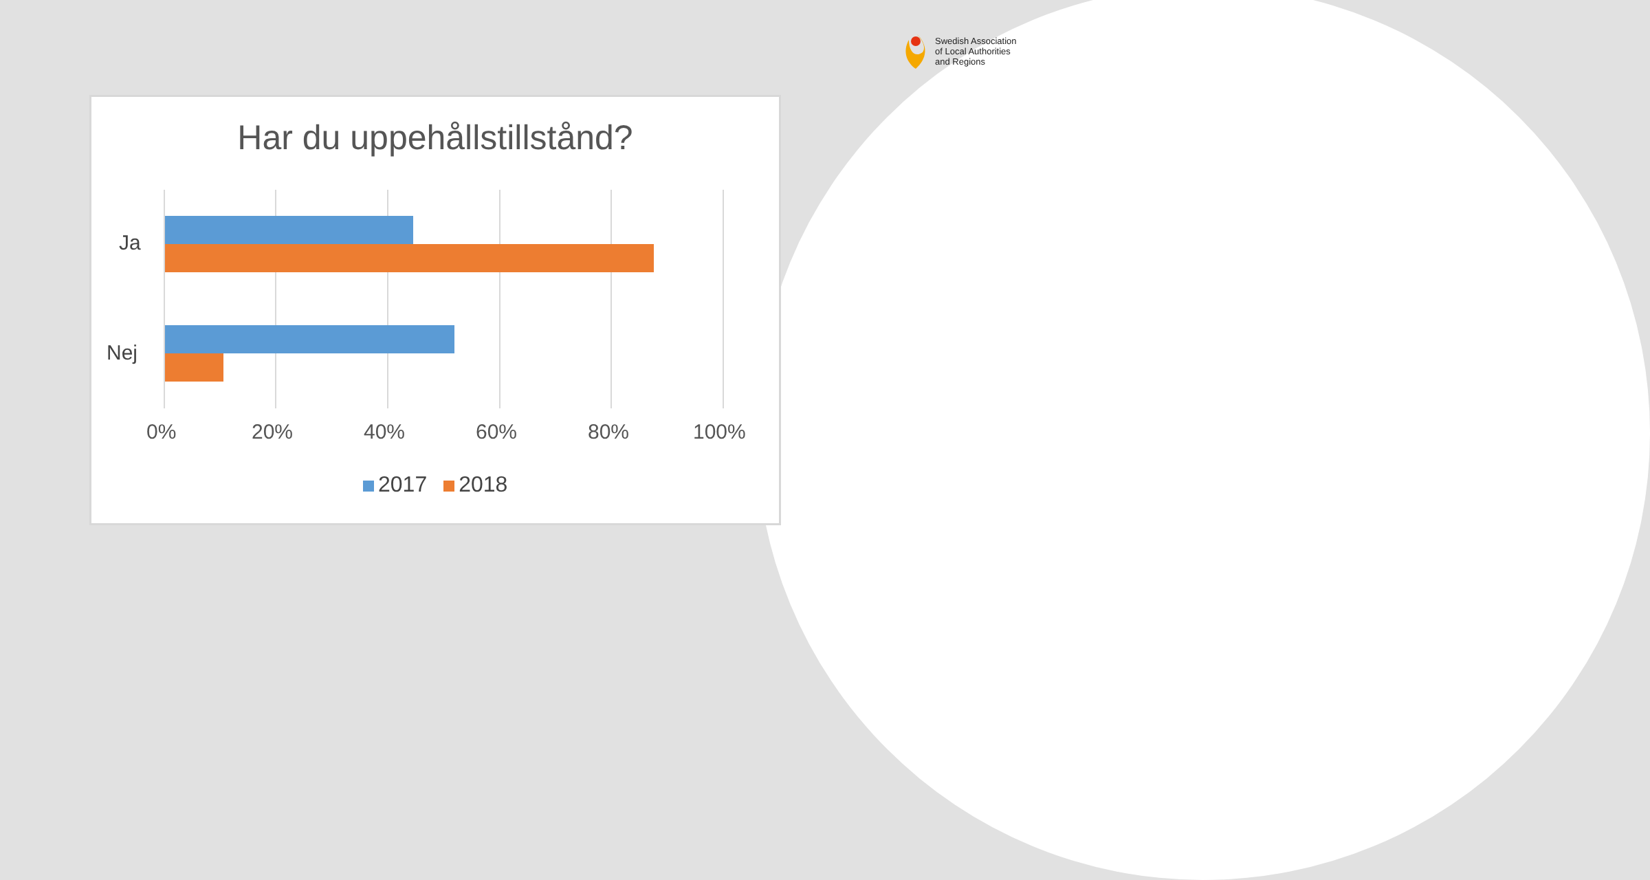Swedish Association
of Local Authorities
and Regions
Har du uppehållstillstånd?
Ja
Nej
0% 20% 40% 60% 80% 100%
2017 2018